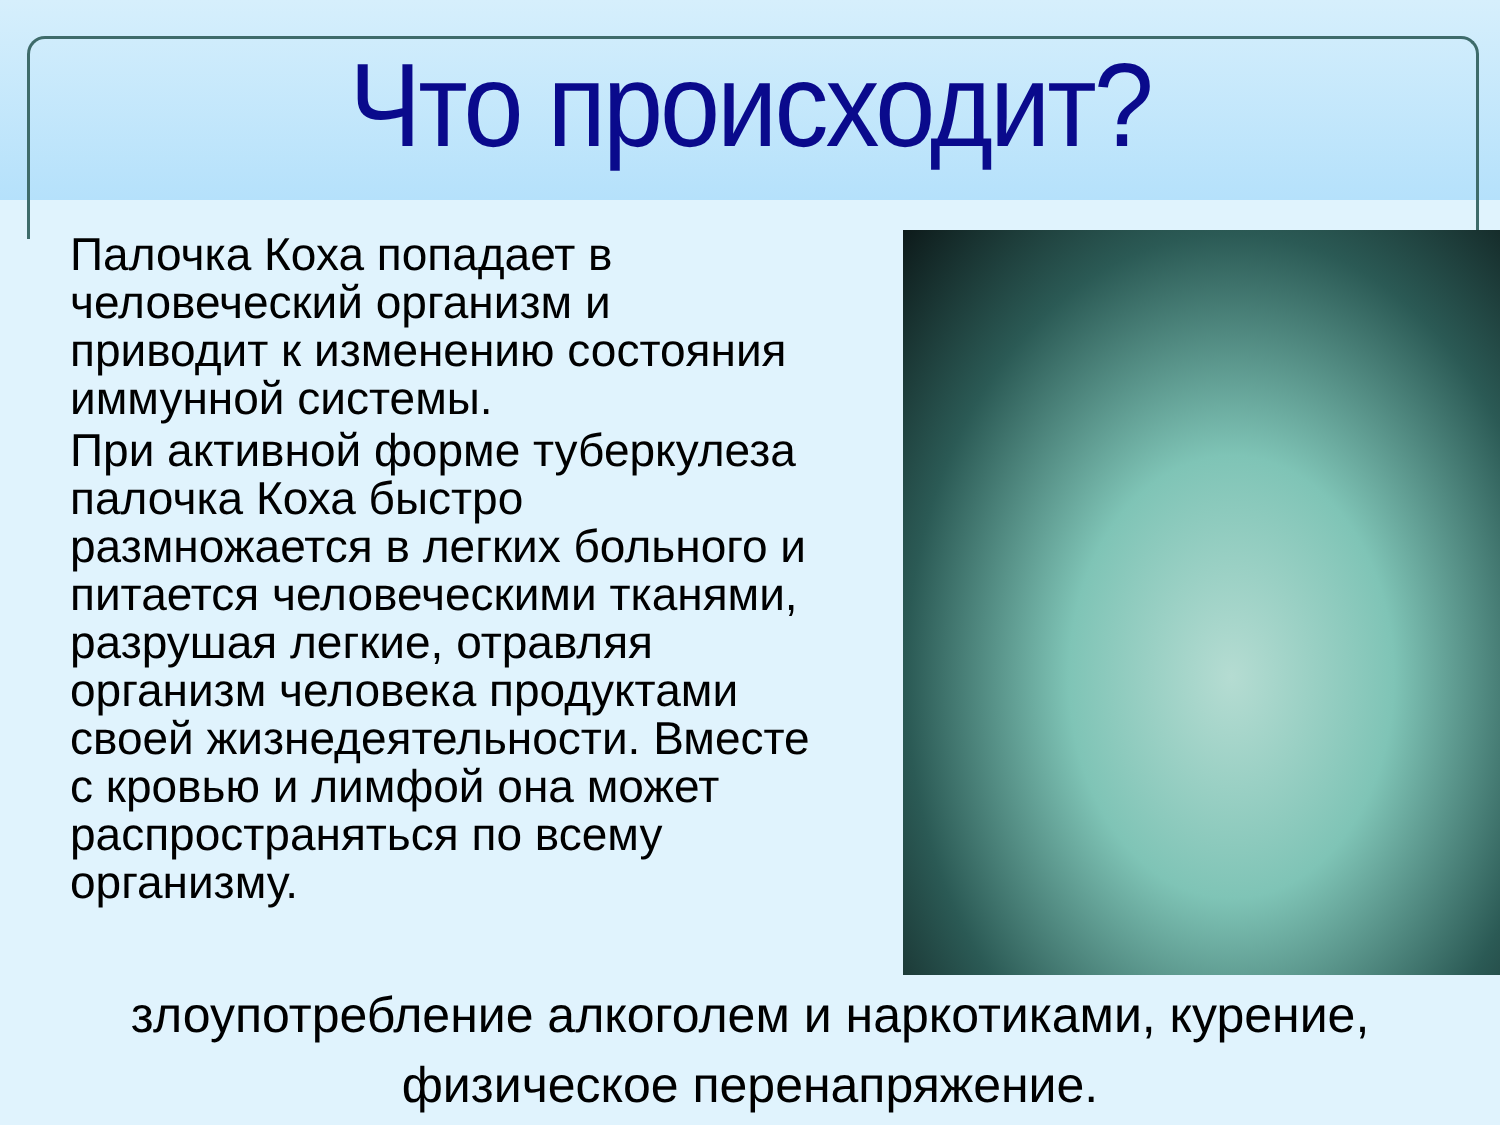Что происходит?
Палочка Коха попадает в человеческий организм и приводит к изменению состояния иммунной системы.
При активной форме туберкулеза палочка Коха быстро размножается в легких больного и питается человеческими тканями, разрушая легкие, отравляя организм человека продуктами своей жизнедеятельности. Вместе с кровью и лимфой она может распространяться по всему организму.
злоупотребление алкоголем и наркотиками, курение,
физическое перенапряжение.